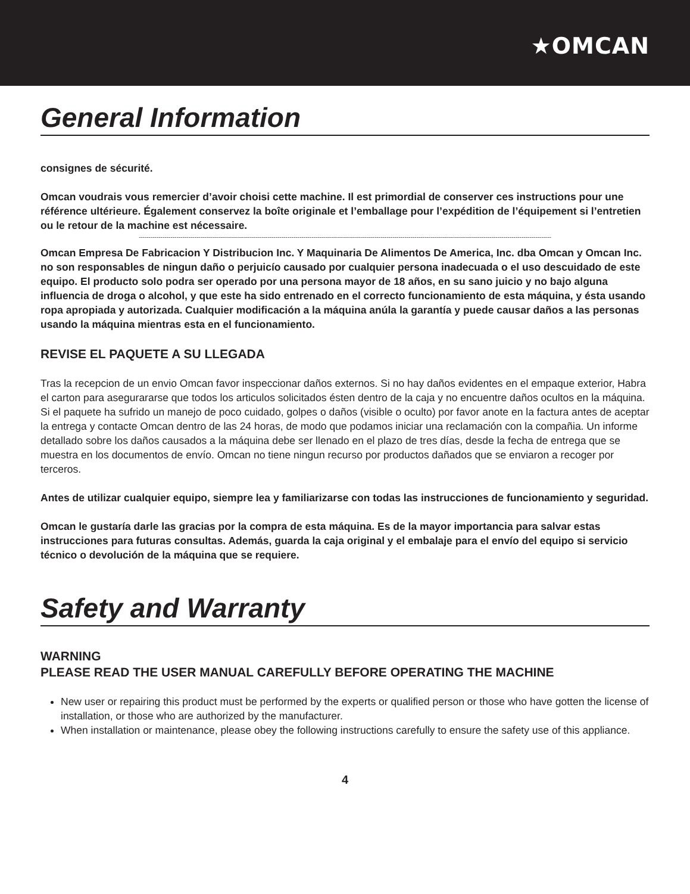★OMCAN
General Information
consignes de sécurité.
Omcan voudrais vous remercier d’avoir choisi cette machine. Il est primordial de conserver ces instructions pour une référence ultérieure. Également conservez la boîte originale et l’emballage pour l’expédition de l’équipement si l’entretien ou le retour de la machine est nécessaire.
----------------------------------------------------------------------------------------------------------------------------------------------------------------------------------------------------------------
Omcan Empresa De Fabricacion Y Distribucion Inc. Y Maquinaria De Alimentos De America, Inc. dba Omcan y Omcan Inc. no son responsables de ningun daño o perjuicío causado por cualquier persona inadecuada o el uso descuidado de este equipo. El producto solo podra ser operado por una persona mayor de 18 años, en su sano juicio y no bajo alguna influencia de droga o alcohol, y que este ha sido entrenado en el correcto funcionamiento de esta máquina, y ésta usando ropa apropiada y autorizada. Cualquier modificación a la máquina anúla la garantía y puede causar daños a las personas usando la máquina mientras esta en el funcionamiento.
REVISE EL PAQUETE A SU LLEGADA
Tras la recepcion de un envio Omcan favor inspeccionar daños externos. Si no hay daños evidentes en el empaque exterior, Habra el carton para asegurararse que todos los articulos solicitados ésten dentro de la caja y no encuentre daños ocultos en la máquina. Si el paquete ha sufrido un manejo de poco cuidado, golpes o daños (visible o oculto) por favor anote en la factura antes de aceptar la entrega y contacte Omcan dentro de las 24 horas, de modo que podamos iniciar una reclamación con la compañia. Un informe detallado sobre los daños causados a la máquina debe ser llenado en el plazo de tres días, desde la fecha de entrega que se muestra en los documentos de envío. Omcan no tiene ningun recurso por productos dañados que se enviaron a recoger por terceros.
Antes de utilizar cualquier equipo, siempre lea y familiarizarse con todas las instrucciones de funcionamiento y seguridad.
Omcan le gustaría darle las gracias por la compra de esta máquina. Es de la mayor importancia para salvar estas instrucciones para futuras consultas. Además, guarda la caja original y el embalaje para el envío del equipo si servicio técnico o devolución de la máquina que se requiere.
Safety and Warranty
WARNING
PLEASE READ THE USER MANUAL CAREFULLY BEFORE OPERATING THE MACHINE
New user or repairing this product must be performed by the experts or qualified person or those who have gotten the license of installation, or those who are authorized by the manufacturer.
When installation or maintenance, please obey the following instructions carefully to ensure the safety use of this appliance.
4